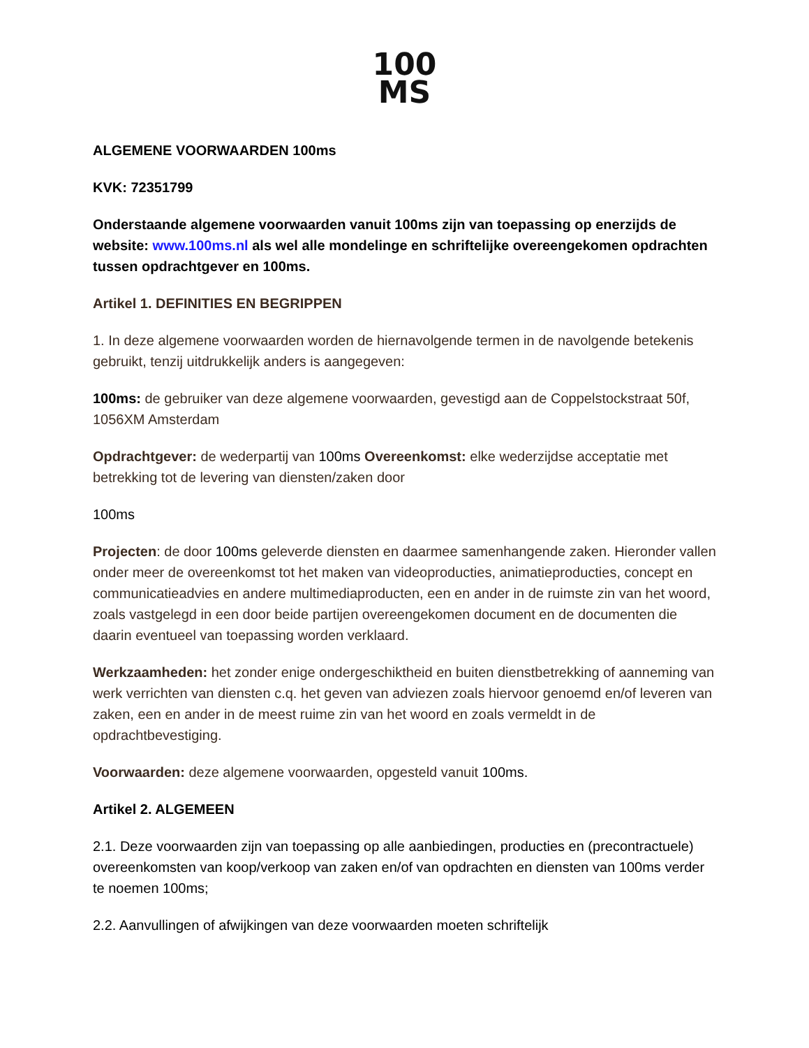100
MS
ALGEMENE VOORWAARDEN 100ms
KVK: 72351799
Onderstaande algemene voorwaarden vanuit 100ms zijn van toepassing op enerzijds de website: www.100ms.nl als wel alle mondelinge en schriftelijke overeengekomen opdrachten tussen opdrachtgever en 100ms.
Artikel 1. DEFINITIES EN BEGRIPPEN
1. In deze algemene voorwaarden worden de hiernavolgende termen in de navolgende betekenis gebruikt, tenzij uitdrukkelijk anders is aangegeven:
100ms: de gebruiker van deze algemene voorwaarden, gevestigd aan de Coppelstockstraat 50f, 1056XM Amsterdam
Opdrachtgever: de wederpartij van 100ms Overeenkomst: elke wederzijdse acceptatie met betrekking tot de levering van diensten/zaken door
100ms
Projecten: de door 100ms geleverde diensten en daarmee samenhangende zaken. Hieronder vallen onder meer de overeenkomst tot het maken van videoproducties, animatieproducties, concept en communicatieadvies en andere multimediaproducten, een en ander in de ruimste zin van het woord, zoals vastgelegd in een door beide partijen overeengekomen document en de documenten die daarin eventueel van toepassing worden verklaard.
Werkzaamheden: het zonder enige ondergeschiktheid en buiten dienstbetrekking of aanneming van werk verrichten van diensten c.q. het geven van adviezen zoals hiervoor genoemd en/of leveren van zaken, een en ander in de meest ruime zin van het woord en zoals vermeldt in de opdrachtbevestiging.
Voorwaarden: deze algemene voorwaarden, opgesteld vanuit 100ms.
Artikel 2. ALGEMEEN
2.1. Deze voorwaarden zijn van toepassing op alle aanbiedingen, producties en (precontractuele) overeenkomsten van koop/verkoop van zaken en/of van opdrachten en diensten van 100ms verder te noemen 100ms;
2.2. Aanvullingen of afwijkingen van deze voorwaarden moeten schriftelijk